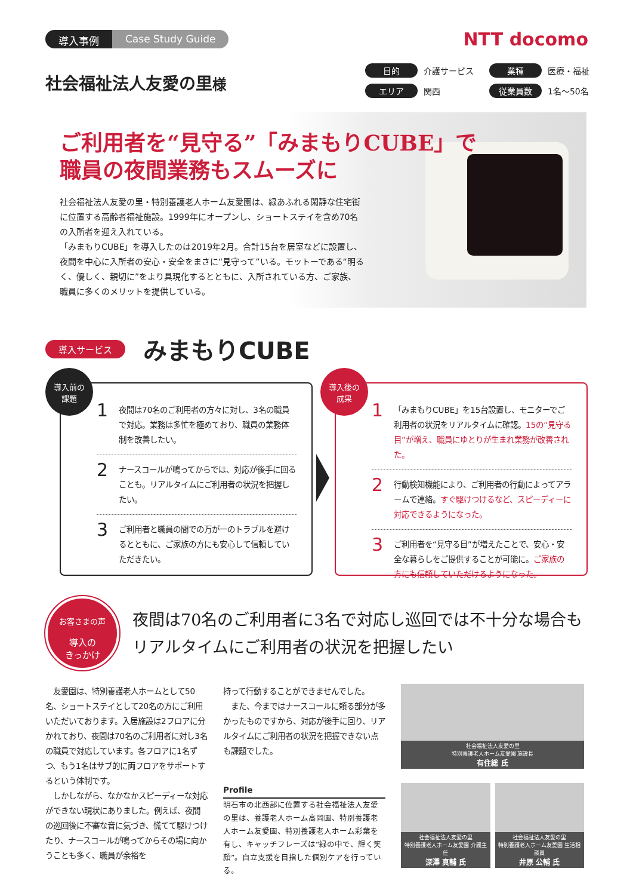導入事例 Case Study Guide NTT docomo
社会福祉法人友愛の里様
目的 介護サービス 業種 医療・福祉 エリア 関西 従業員数 1名～50名
ご利用者を“見守る”「みまもりCUBE」で
職員の夜間業務もスムーズに
社会福祉法人友愛の里・特別養護老人ホーム友愛園は、緑あふれる閑静な住宅街に位置する高齢者福祉施設。1999年にオープンし、ショートステイを含め70名の入所者を迎え入れている。
「みまもりCUBE」を導入したのは2019年2月。合計15台を居室などに設置し、夜間を中心に入所者の安心・安全をまさに“見守って”いる。モットーである“明るく、優しく、親切に”をより具現化するとともに、入所されている方、ご家族、職員に多くのメリットを提供している。
導入サービス みまもりCUBE
導入前の
課題
1 夜間は70名のご利用者の方々に対し、3名の職員で対応。業務は多忙を極めており、職員の業務体制を改善したい。
2 ナースコールが鳴ってからでは、対応が後手に回ることも。リアルタイムにご利用者の状況を把握したい。
3 ご利用者と職員の間での万が一のトラブルを避けるとともに、ご家族の方にも安心して信頼していただきたい。
導入後の
成果
1 「みまもりCUBE」を15台設置し、モニターでご利用者の状況をリアルタイムに確認。15の“見守る目”が増え、職員にゆとりが生まれ業務が改善された。
2 行動検知機能により、ご利用者の行動によってアラームで連絡。すぐ駆けつけるなど、スピーディーに対応できるようになった。
3 ご利用者を“見守る目”が増えたことで、安心・安全な暮らしをご提供することが可能に。ご家族の方にも信頼していただけるようになった。
お客さまの声
導入の
きっかけ
夜間は70名のご利用者に3名で対応し巡回では不十分な場合も
リアルタイムにご利用者の状況を把握したい
　友愛園は、特別養護老人ホームとして50名、ショートステイとして20名の方にご利用いただいております。入居施設は2フロアに分かれており、夜間は70名のご利用者に対し3名の職員で対応しています。各フロアに1名ずつ、もう1名はサブ的に両フロアをサポートするという体制です。
　しかしながら、なかなかスピーディーな対応ができない現状にありました。例えば、夜間の巡回後に不審な音に気づき、慌てて駆けつけたり、ナースコールが鳴ってからその場に向かうことも多く、職員が余裕を
持って行動することができませんでした。
　また、今まではナースコールに頼る部分が多かったものですから、対応が後手に回り、リアルタイムにご利用者の状況を把握できない点も課題でした。
Profile
明石市の北西部に位置する社会福祉法人友愛の里は、養護老人ホーム高岡園、特別養護老人ホーム友愛園、特別養護老人ホーム彩葉を有し、キャッチフレーズは“緑の中で、輝く笑顔”。自立支援を目指した個別ケアを行っている。
社会福祉法人友愛の里
特別養護老人ホーム友愛園 施設長
有住総 氏
社会福祉法人友愛の里
特別養護老人ホーム友愛園 介護主任
深澤 真輔 氏
社会福祉法人友愛の里
特別養護老人ホーム友愛園 生活相談員
井原 公輔 氏